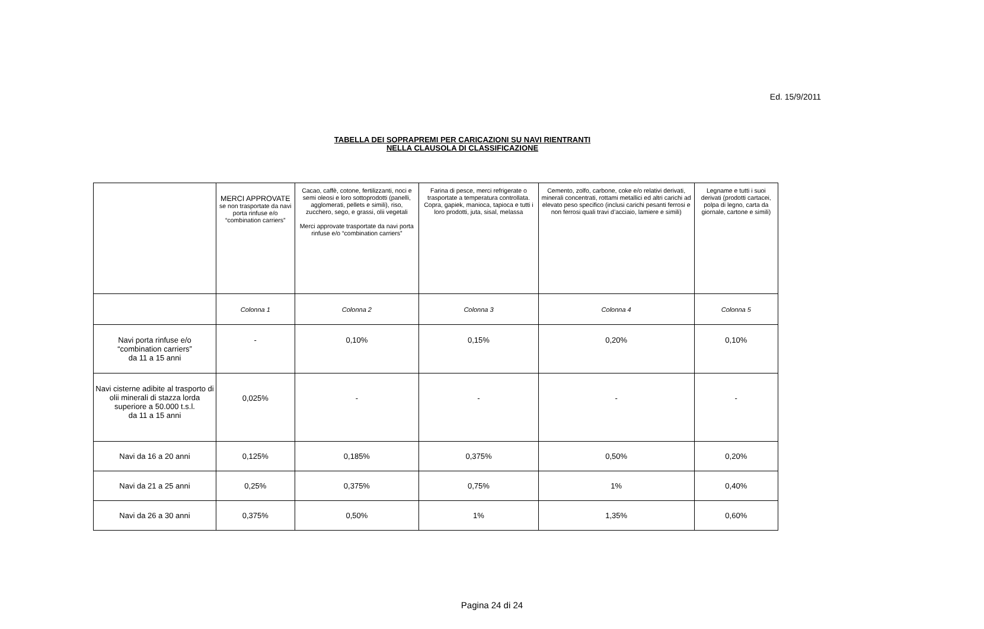Ed. 15/9/2011
TABELLA DEI SOPRAPREMI PER CARICAZIONI SU NAVI RIENTRANTI
NELLA CLAUSOLA DI CLASSIFICAZIONE
| | MERCI APPROVATE se non trasportate da navi porta rinfuse e/o “combination carriers” | Cacao, caffè, cotone, fertilizzanti, noci e semi oleosi e loro sottoprodotti (panelli, agglomerati, pellets e simili), riso, zucchero, sego, e grassi, olii vegetali Merci approvate trasportate da navi porta rinfuse e/o “combination carriers” | Farina di pesce, merci refrigerate o trasportate a temperatura controllata. Copra, gapiek, manioca, tapioca e tutti i loro prodotti, juta, sisal, melassa | Cemento, zolfo, carbone, coke e/o relativi derivati, minerali concentrati, rottami metallici ed altri carichi ad elevato peso specifico (inclusi carichi pesanti ferrosi e non ferrosi quali travi d’acciaio, lamiere e simili) | Legname e tutti i suoi derivati (prodotti cartacei, polpa di legno, carta da giornale, cartone e simili) |
| --- | --- | --- | --- | --- | --- |
| | Colonna 1 | Colonna 2 | Colonna 3 | Colonna 4 | Colonna 5 |
| Navi porta rinfuse e/o “combination carriers” da 11 a 15 anni | - | 0,10% | 0,15% | 0,20% | 0,10% |
| Navi cisterne adibite al trasporto di olii minerali di stazza lorda superiore a 50.000 t.s.l. da 11 a 15 anni | 0,025% | - | - | - | - |
| Navi da 16 a 20 anni | 0,125% | 0,185% | 0,375% | 0,50% | 0,20% |
| Navi da 21 a 25 anni | 0,25% | 0,375% | 0,75% | 1% | 0,40% |
| Navi da 26 a 30 anni | 0,375% | 0,50% | 1% | 1,35% | 0,60% |
Pagina 24 di 24